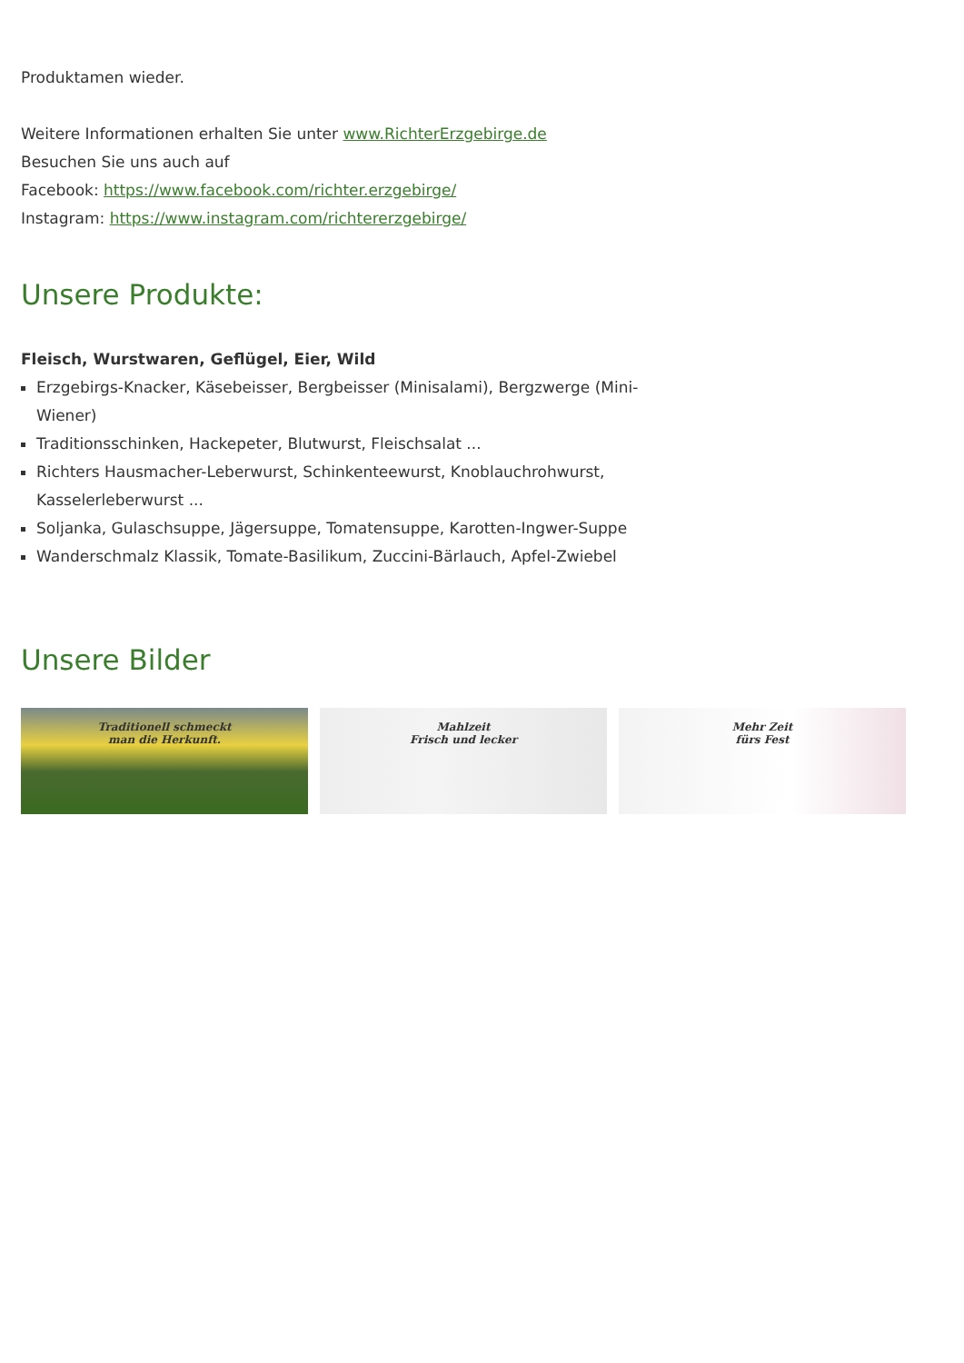Produktamen wieder.
Weitere Informationen erhalten Sie unter www.RichterErzgebirge.de
Besuchen Sie uns auch auf
Facebook: https://www.facebook.com/richter.erzgebirge/
Instagram: https://www.instagram.com/richtererzgebirge/
Unsere Produkte:
Fleisch, Wurstwaren, Geflügel, Eier, Wild
Erzgebirgs-Knacker, Käsebeisser, Bergbeisser (Minisalami), Bergzwerge (Mini-Wiener)
Traditionsschinken, Hackepeter, Blutwurst, Fleischsalat ...
Richters Hausmacher-Leberwurst, Schinkenteewurst, Knoblauchrohwurst, Kasselerleberwurst ...
Soljanka, Gulaschsuppe, Jägersuppe, Tomatensuppe, Karotten-Ingwer-Suppe
Wanderschmalz Klassik, Tomate-Basilikum, Zuccini-Bärlauch, Apfel-Zwiebel
Unsere Bilder
Traditionell schmeckt
man die Herkunft.
Mahlzeit
Frisch und lecker
Mehr Zeit
fürs Fest